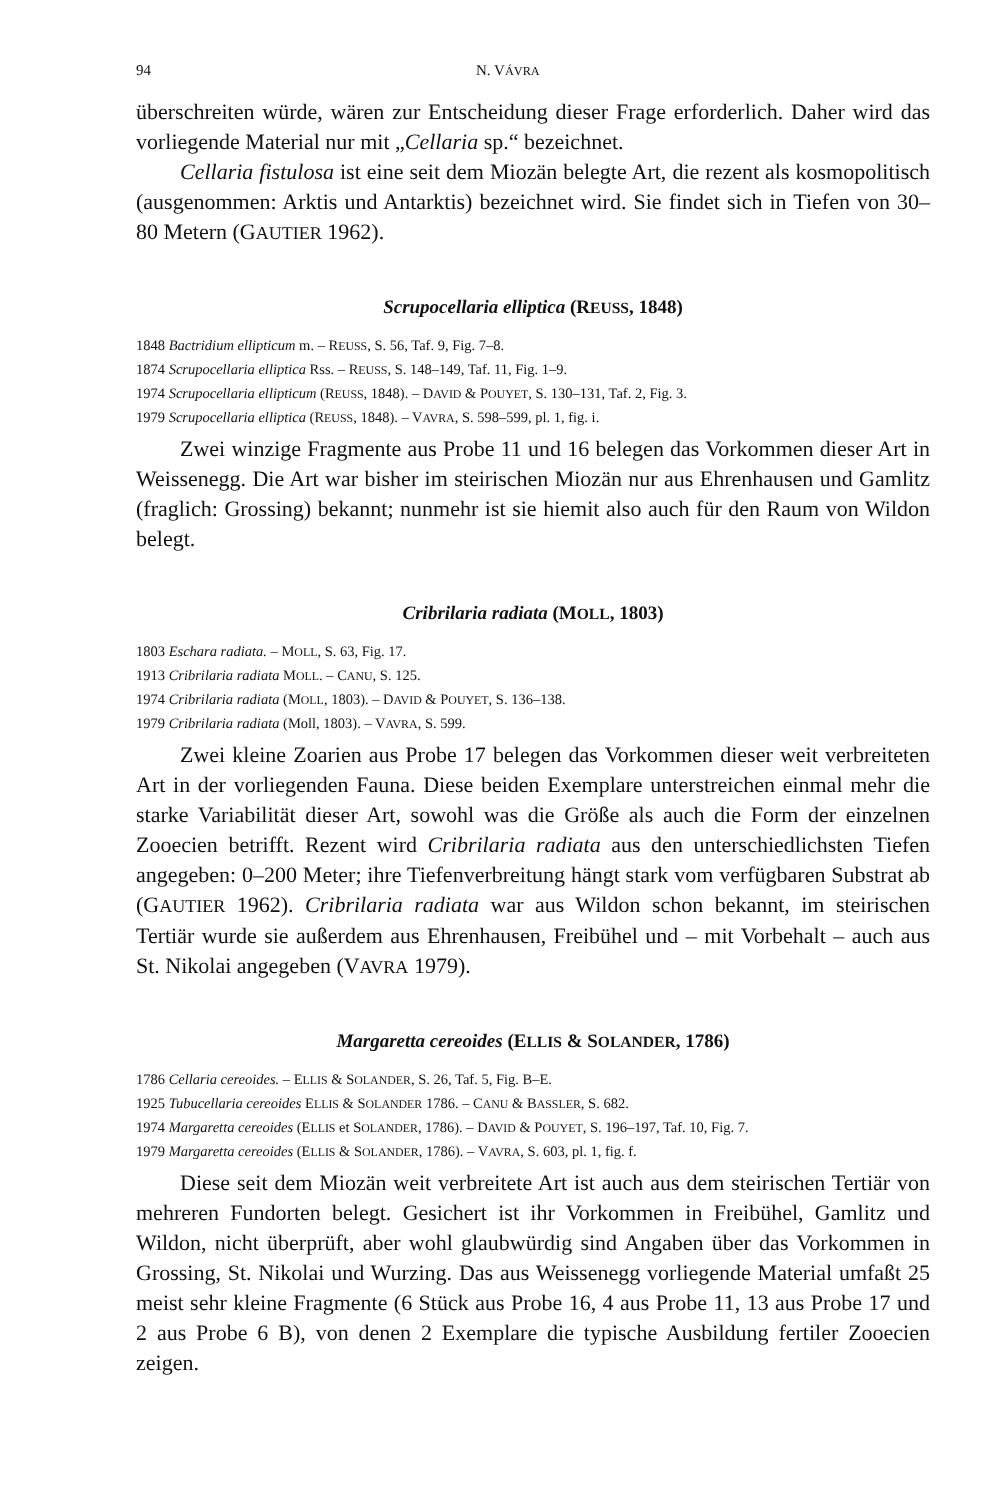94 N. VÁVRA
überschreiten würde, wären zur Entscheidung dieser Frage erforderlich. Daher wird das vorliegende Material nur mit „Cellaria sp.“ bezeichnet.
Cellaria fistulosa ist eine seit dem Miozän belegte Art, die rezent als kosmopolitisch (ausgenommen: Arktis und Antarktis) bezeichnet wird. Sie findet sich in Tiefen von 30–80 Metern (GAUTIER 1962).
Scrupocellaria elliptica (REUSS, 1848)
1848 Bactridium ellipticum m. – REUSS, S. 56, Taf. 9, Fig. 7–8.
1874 Scrupocellaria elliptica Rss. – REUSS, S. 148–149, Taf. 11, Fig. 1–9.
1974 Scrupocellaria ellipticum (REUSS, 1848). – DAVID & POUYET, S. 130–131, Taf. 2, Fig. 3.
1979 Scrupocellaria elliptica (REUSS, 1848). – VAVRA, S. 598–599, pl. 1, fig. i.
Zwei winzige Fragmente aus Probe 11 und 16 belegen das Vorkommen dieser Art in Weissenegg. Die Art war bisher im steirischen Miozän nur aus Ehrenhausen und Gamlitz (fraglich: Grossing) bekannt; nunmehr ist sie hiemit also auch für den Raum von Wildon belegt.
Cribrilaria radiata (MOLL, 1803)
1803 Eschara radiata. – MOLL, S. 63, Fig. 17.
1913 Cribrilaria radiata MOLL. – CANU, S. 125.
1974 Cribrilaria radiata (MOLL, 1803). – DAVID & POUYET, S. 136–138.
1979 Cribrilaria radiata (Moll, 1803). – VAVRA, S. 599.
Zwei kleine Zoarien aus Probe 17 belegen das Vorkommen dieser weit verbreiteten Art in der vorliegenden Fauna. Diese beiden Exemplare unterstreichen einmal mehr die starke Variabilität dieser Art, sowohl was die Größe als auch die Form der einzelnen Zooecien betrifft. Rezent wird Cribrilaria radiata aus den unterschiedlichsten Tiefen angegeben: 0–200 Meter; ihre Tiefenverbreitung hängt stark vom verfügbaren Substrat ab (GAUTIER 1962). Cribrilaria radiata war aus Wildon schon bekannt, im steirischen Tertiär wurde sie außerdem aus Ehrenhausen, Freibühel und – mit Vorbehalt – auch aus St. Nikolai angegeben (VAVRA 1979).
Margaretta cereoides (ELLIS & SOLANDER, 1786)
1786 Cellaria cereoides. – ELLIS & SOLANDER, S. 26, Taf. 5, Fig. B–E.
1925 Tubucellaria cereoides ELLIS & SOLANDER 1786. – CANU & BASSLER, S. 682.
1974 Margaretta cereoides (ELLIS et SOLANDER, 1786). – DAVID & POUYET, S. 196–197, Taf. 10, Fig. 7.
1979 Margaretta cereoides (ELLIS & SOLANDER, 1786). – VAVRA, S. 603, pl. 1, fig. f.
Diese seit dem Miozän weit verbreitete Art ist auch aus dem steirischen Tertiär von mehreren Fundorten belegt. Gesichert ist ihr Vorkommen in Freibühel, Gamlitz und Wildon, nicht überprüft, aber wohl glaubwürdig sind Angaben über das Vorkommen in Grossing, St. Nikolai und Wurzing. Das aus Weissenegg vorliegende Material umfaßt 25 meist sehr kleine Fragmente (6 Stück aus Probe 16, 4 aus Probe 11, 13 aus Probe 17 und 2 aus Probe 6 B), von denen 2 Exemplare die typische Ausbildung fertiler Zooecien zeigen.